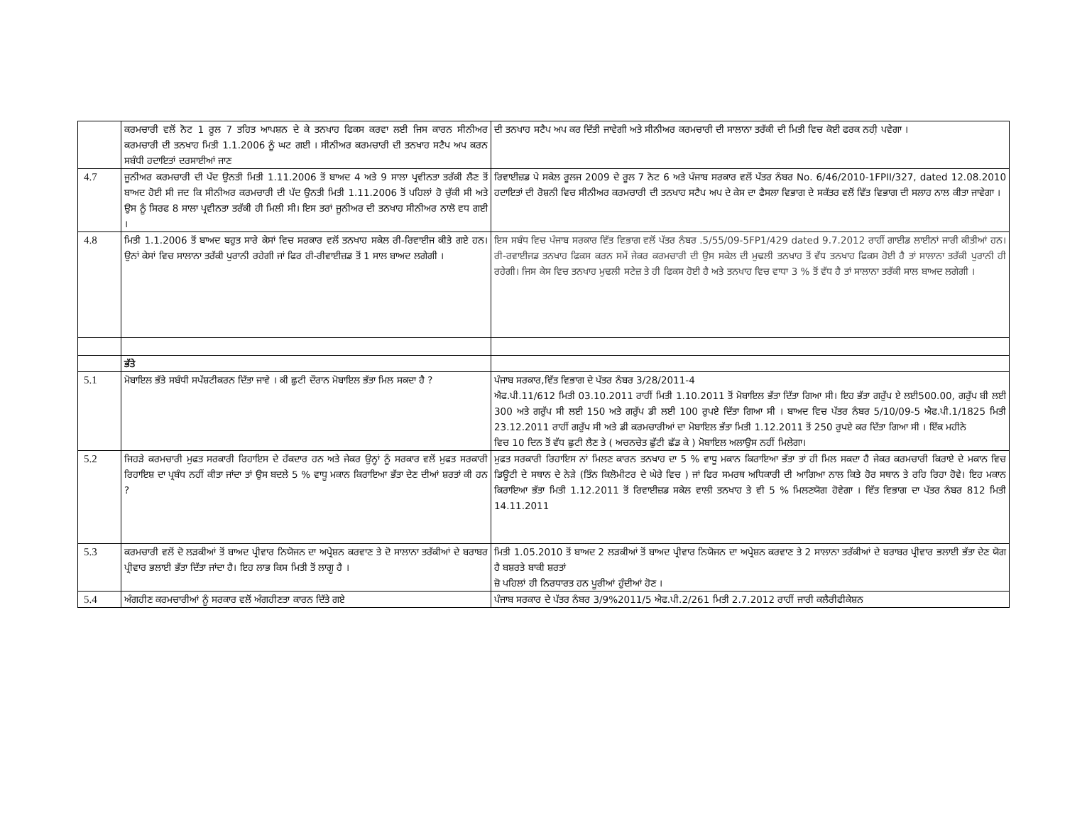| | ਕਰਮਚਾਰੀ ਵਲੋਂ ਨੋਟ 1 ਰੂਲ 7 ਤਹਿਤ ਆਪਸ਼ਨ ਦੇ ਕੇ ਤਨਖਾਹ ਫਿਕਸ ਕਰਵਾ ਲਈ ਜਿਸ ਕਾਰਨ ਸੀਨੀਅਰ ਕਰਮਚਾਰੀ ਦੀ ਤਨਖਾਹ ਮਿਤੀ 1.1.2006 ਨੂੰ ਘਟ ਗਈ । ਸੀਨੀਅਰ ਕਰਮਚਾਰੀ ਦੀ ਤਨਖਾਹ ਸਟੈਪ ਅਪ ਕਰਨ ਸਬੰਧੀ ਹਦਾਇਤਾਂ ਦਰਸਾਈਆਂ ਜਾਣ | ਦੀ ਤਨਖਾਹ ਸਟੈਪ ਅਪ ਕਰ ਦਿੱਤੀ ਜਾਵੇਗੀ ਅਤੇ ਸੀਨੀਅਰ ਕਰਮਚਾਰੀ ਦੀ ਸਾਲਾਨਾ ਤਰੱਕੀ ਦੀ ਮਿਤੀ ਵਿਚ ਕੋਈ ਫਰਕ ਨਹੀ਼ ਪਵੇਗਾ । |
| 4.7 | ਜੂਨੀਅਰ ਕਰਮਚਾਰੀ ਦੀ ਪੱਦ ਉਨਤੀ ਮਿਤੀ 1.11.2006 ਤੋਂ ਬਾਅਦ 4 ਅਤੇ 9 ਸਾਲਾ ਪ੍ਰਵੀਨਤਾ ਤਰੱਕੀ ਲੈਣ ਤੋਂ ਬਾਅਦ ਹੋਈ ਸੀ ਜਦ ਕਿ ਸੀਨੀਅਰ ਕਰਮਚਾਰੀ ਦੀ ਪੱਦ ਉਨਤੀ ਮਿਤੀ 1.11.2006 ਤੋਂ ਪਹਿਲਾਂ ਹੋ ਚੁੱਕੀ ਸੀ ਅਤੇ ਉਸ ਨੂੰ ਸਿਰਫ 8 ਸਾਲਾ ਪ੍ਰਵੀਨਤਾ ਤਰੱਕੀ ਹੀ ਮਿਲੀ ਸੀ। ਇਸ ਤਰਾਂ ਜੂਨੀਅਰ ਦੀ ਤਨਖਾਹ ਸੀਨੀਅਰ ਨਾਲੋ ਵਧ ਗਈ । | ਰਿਵਾਈਜ਼ਡ ਪੇ ਸਕੇਲ ਰੂਲਜ 2009 ਦੇ ਰੂਲ 7 ਨੋਟ 6 ਅਤੇ ਪੰਜਾਬ ਸਰਕਾਰ ਵਲੋਂ ਪੱਤਰ ਨੰਬਰ No. 6/46/2010-1FPII/327, dated 12.08.2010 ਹਦਾਇਤਾਂ ਦੀ ਰੋਸ਼ਨੀ ਵਿਚ ਸੀਨੀਅਰ ਕਰਮਚਾਰੀ ਦੀ ਤਨਖਾਹ ਸਟੈਪ ਅਪ ਦੇ ਕੇਸ ਦਾ ਫੈਸਲਾ ਵਿਭਾਗ ਦੇ ਸਕੱਤਰ ਵਲੋਂ ਵਿੱਤ ਵਿਭਾਗ ਦੀ ਸਲਾਹ ਨਾਲ ਕੀਤਾ ਜਾਵੇਗਾ । |
| 4.8 | ਮਿਤੀ 1.1.2006 ਤੋਂ ਬਾਅਦ ਬਹੁਤ ਸਾਰੇ ਕੇਸਾਂ ਵਿਚ ਸਰਕਾਰ ਵਲੋਂ ਤਨਖਾਹ ਸਕੇਲ ਰੀ-ਰਿਵਾਈਜ ਕੀਤੇ ਗਏ ਹਨ। ਉਨਾਂ ਕੇਸਾਂ ਵਿਚ ਸਾਲਾਨਾ ਤਰੱਕੀ ਪੁਰਾਨੀ ਰਹੇਗੀ ਜਾਂ ਫਿਰ ਰੀ-ਰੀਵਾਈਜ਼ਡ ਤੋਂ 1 ਸਾਲ ਬਾਅਦ ਲਗੇਗੀ । | ਇਸ ਸਬੰਧ ਵਿਚ ਪੰਜਾਬ ਸਰਕਾਰ ਵਿੱਤ ਵਿਭਾਗ ਵਲੋਂ ਪੱਤਰ ਨੰਬਰ .5/55/09-5FP1/429 dated 9.7.2012 ਰਾਹੀਂ ਗਾਈਡ ਲਾਈਨਾਂ ਜਾਰੀ ਕੀਤੀਆਂ ਹਨ। ਰੀ-ਰਵਾਈਜਡ ਤਨਖਾਹ ਫਿਕਸ ਕਰਨ ਸਮੇਂ ਜੇਕਰ ਕਰਮਚਾਰੀ ਦੀ ਉਸ ਸਕੇਲ ਦੀ ਮੁਢਲੀ ਤਨਖਾਹ ਤੋਂ ਵੱਧ ਤਨਖਾਹ ਫਿਕਸ ਹੋਈ ਹੈ ਤਾਂ ਸਾਲਾਨਾ ਤਰੱਕੀ ਪੁਰਾਨੀ ਹੀ ਰਹੇਗੀ। ਜਿਸ ਕੇਸ ਵਿਚ ਤਨਖਾਹ ਮੁਢਲੀ ਸਟੇਜ਼ ਤੇ ਹੀ ਫਿਕਸ ਹੋਈ ਹੈ ਅਤੇ ਤਨਖਾਹ ਵਿਚ ਵਾਧਾ 3 % ਤੋਂ ਵੱਧ ਹੈ ਤਾਂ ਸਾਲਾਨਾ ਤਰੱਕੀ ਸਾਲ ਬਾਅਦ ਲਗੇਗੀ । |
| | ਭੱਤੇ | |
| 5.1 | ਮੋਬਾਇਲ ਭੱਤੇ ਸਬੰਧੀ ਸਪੱਸ਼ਟੀਕਰਨ ਦਿੱਤਾ ਜਾਵੇ । ਕੀ ਛੁਟੀ ਦੌਰਾਨ ਮੋਬਾਇਲ ਭੱਤਾ ਮਿਲ ਸਕਦਾ ਹੈ ? | ਪੰਜਾਬ ਸਰਕਾਰ,ਵਿੱਤ ਵਿਭਾਗ ਦੇ ਪੱਤਰ ਨੰਬਰ 3/28/2011-4 ਐਫ.ਪੀ.11/612 ਮਿਤੀ 03.10.2011 ਰਾਹੀਂ ਮਿਤੀ 1.10.2011 ਤੋਂ ਮੋਬਾਇਲ ਭੱਤਾ ਦਿੱਤਾ ਗਿਆ ਸੀ। ਇਹ ਭੱਤਾ ਗਰੁੱਪ ਏ ਲਈ500.00, ਗਰੁੱਪ ਬੀ ਲਈ 300 ਅਤੇ ਗਰੁੱਪ ਸੀ ਲਈ 150 ਅਤੇ ਗਰੁੱਪ ਡੀ ਲਈ 100 ਰੁਪਏ ਦਿੱਤਾ ਗਿਆ ਸੀ । ਬਾਅਦ ਵਿਚ ਪੱਤਰ ਨੰਬਰ 5/10/09-5 ਐਫ.ਪੀ.1/1825 ਮਿਤੀ 23.12.2011 ਰਾਹੀਂ ਗਰੁੱਪ ਸੀ ਅਤੇ ਡੀ ਕਰਮਚਾਰੀਆਂ ਦਾ ਮੋਬਾਇਲ ਭੱਤਾ ਮਿਤੀ 1.12.2011 ਤੋਂ 250 ਰੁਪਏ ਕਰ ਦਿੱਤਾ ਗਿਆ ਸੀ । ਇੱਕ ਮਹੀਨੇ ਵਿਚ 10 ਦਿਨ ਤੋਂ ਵੱਧ ਛੁਟੀ ਲੈਣ ਤੇ ( ਅਚਨਚੇਤ ਛੁੱਟੀ ਛੱਡ ਕੇ ) ਮੋਬਾਇਲ ਅਲਾਉਸ ਨਹੀਂ ਮਿਲੇਗਾ। |
| 5.2 | ਜਿਹੜੇ ਕਰਮਚਾਰੀ ਮੁਫਤ ਸਰਕਾਰੀ ਰਿਹਾਇਸ ਦੇ ਹੱਕਦਾਰ ਹਨ ਅਤੇ ਜੇਕਰ ਉਨ੍ਹਾਂ ਨੂੰ ਸਰਕਾਰ ਵਲੋਂ ਮੁਫਤ ਸਰਕਾਰੀ ਰਿਹਾਇਸ਼ ਦਾ ਪ੍ਰਬੰਧ ਨਹੀਂ ਕੀਤਾ ਜਾਂਦਾ ਤਾਂ ਉਸ ਬਦਲੇ 5 % ਵਾਧੂ ਮਕਾਨ ਕਿਰਾਇਆ ਭੱਤਾ ਦੇਣ ਦੀਆਂ ਸ਼ਰਤਾਂ ਕੀ ਹਨ ? | ਮੁਫਤ ਸਰਕਾਰੀ ਰਿਹਾਇਸ ਨਾਂ ਮਿਲਣ ਕਾਰਨ ਤਨਖਾਹ ਦਾ 5 % ਵਾਧੂ ਮਕਾਨ ਕਿਰਾਇਆ ਭੱਤਾ ਤਾਂ ਹੀ ਮਿਲ ਸਕਦਾ ਹੈ ਜੇਕਰ ਕਰਮਚਾਰੀ ਕਿਰਾਏ ਦੇ ਮਕਾਨ ਵਿਚ ਡਿਊਟੀ ਦੇ ਸਥਾਨ ਦੇ ਨੇੜੇ (ਤਿੰਨ ਕਿਲੋਮੀਟਰ ਦੇ ਘੇਰੇ ਵਿਚ ) ਜਾਂ ਫਿਰ ਸਮਰਥ ਅਧਿਕਾਰੀ ਦੀ ਆਗਿਆ ਨਾਲ ਕਿਤੇ ਹੋਰ ਸਥਾਨ ਤੇ ਰਹਿ ਰਿਹਾ ਹੋਵੇ। ਇਹ ਮਕਾਨ ਕਿਰਾਇਆ ਭੱਤਾ ਮਿਤੀ 1.12.2011 ਤੋਂ ਰਿਵਾਈਜ਼ਡ ਸਕੇਲ ਵਾਲੀ ਤਨਖਾਹ ਤੇ ਵੀ 5 % ਮਿਲਣਯੋਗ ਹੋਵੇਗਾ । ਵਿੱਤ ਵਿਭਾਗ ਦਾ ਪੱਤਰ ਨੰਬਰ 812 ਮਿਤੀ 14.11.2011 |
| 5.3 | ਕਰਮਚਾਰੀ ਵਲੋਂ ਦੋ ਲੜਕੀਆਂ ਤੋਂ ਬਾਅਦ ਪ੍ਰੀਵਾਰ ਨਿਯੋਜਨ ਦਾ ਅਪ੍ਰੇਸ਼ਨ ਕਰਵਾਣ ਤੇ ਦੋ ਸਾਲਾਨਾ ਤਰੱਕੀਆਂ ਦੇ ਬਰਾਬਰ ਪ੍ਰੀਵਾਰ ਭਲਾਈ ਭੱਤਾ ਦਿੱਤਾ ਜਾਂਦਾ ਹੈ। ਇਹ ਲਾਭ ਕਿਸ ਮਿਤੀ ਤੋਂ ਲਾਗੂ ਹੈ । | ਮਿਤੀ 1.05.2010 ਤੋਂ ਬਾਅਦ 2 ਲੜਕੀਆਂ ਤੋਂ ਬਾਅਦ ਪ੍ਰੀਵਾਰ ਨਿਯੋਜਨ ਦਾ ਅਪ੍ਰੇਸ਼ਨ ਕਰਵਾਣ ਤੇ 2 ਸਾਲਾਨਾ ਤਰੱਕੀਆਂ ਦੇ ਬਰਾਬਰ ਪ੍ਰੀਵਾਰ ਭਲਾਈ ਭੱਤਾ ਦੇਣ ਯੋਗ ਹੈ ਬਸ਼ਰਤੇ ਬਾਕੀ ਸ਼ਰਤਾਂ ਜ਼ੋ ਪਹਿਲਾਂ ਹੀ ਨਿਰਧਾਰਤ ਹਨ ਪੂਰੀਆਂ ਹੁੰਦੀਆਂ ਹੋਣ । |
| 5.4 | ਅੰਗਹੀਣ ਕਰਮਚਾਰੀਆਂ ਨੂੰ ਸਰਕਾਰ ਵਲੋਂ ਅੰਗਹੀਣਤਾ ਕਾਰਨ ਦਿੱਤੇ ਗਏ | ਪੰਜਾਬ ਸਰਕਾਰ ਦੇ ਪੱਤਰ ਨੰਬਰ 3/9%2011/5 ਐਫ.ਪੀ.2/261 ਮਿਤੀ 2.7.2012 ਰਾਹੀਂ ਜਾਰੀ ਕਲੈਰੀਫੀਕੇਸ਼ਨ |